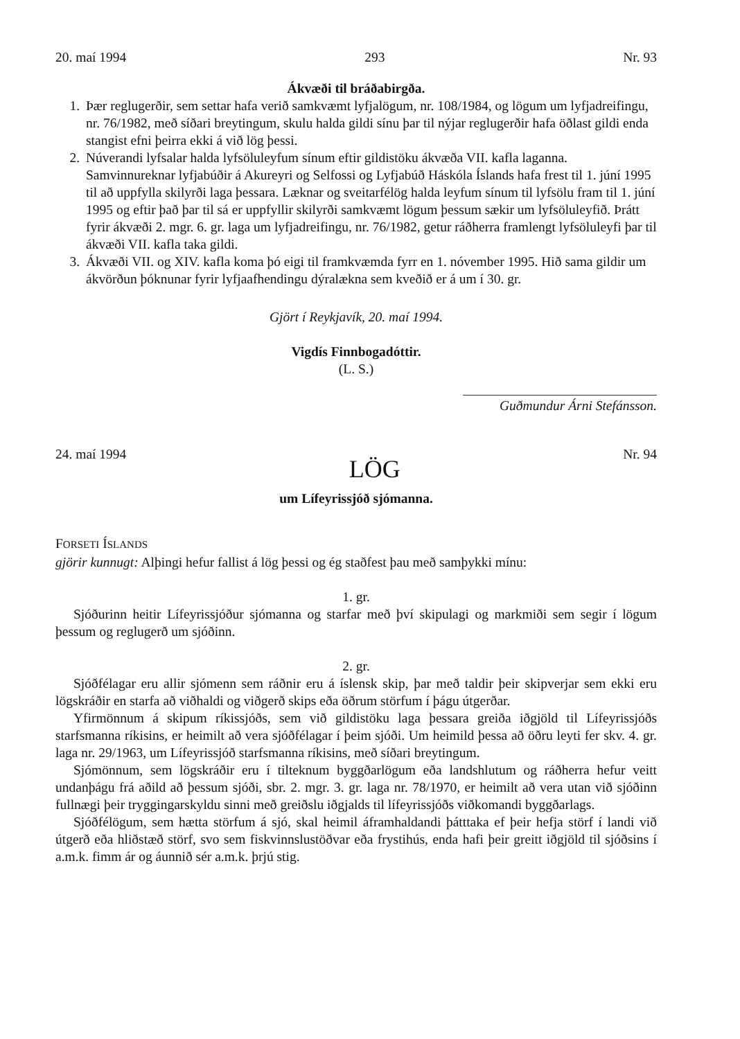20. maí 1994 293 Nr. 93
Ákvæði til bráðabirgða.
1. Þær reglugerðir, sem settar hafa verið samkvæmt lyfjalögum, nr. 108/1984, og lögum um lyfjadreifingu, nr. 76/1982, með síðari breytingum, skulu halda gildi sínu þar til nýjar reglugerðir hafa öðlast gildi enda stangist efni þeirra ekki á við lög þessi.
2. Núverandi lyfsalar halda lyfsöluleyfum sínum eftir gildistöku ákvæða VII. kafla laganna. Samvinnureknar lyfjabúðir á Akureyri og Selfossi og Lyfjabúð Háskóla Íslands hafa frest til 1. júní 1995 til að uppfylla skilyrði laga þessara. Læknar og sveitarfélög halda leyfum sínum til lyfsölu fram til 1. júní 1995 og eftir það þar til sá er uppfyllir skilyrði samkvæmt lögum þessum sækir um lyfsöluleyfið. Þrátt fyrir ákvæði 2. mgr. 6. gr. laga um lyfjadreifingu, nr. 76/1982, getur ráðherra framlengt lyfsöluleyfi þar til ákvæði VII. kafla taka gildi.
3. Ákvæði VII. og XIV. kafla koma þó eigi til framkvæmda fyrr en 1. nóvember 1995. Hið sama gildir um ákvörðun þóknunar fyrir lyfjaafhendingu dýralækna sem kveðið er á um í 30. gr.
Gjört í Reykjavík, 20. maí 1994.
Vigdís Finnbogadóttir.
(L. S.)
Guðmundur Árni Stefánsson.
24. maí 1994 LÖG Nr. 94
um Lífeyrissjóð sjómanna.
FORSETI ÍSLANDS
gjörir kunnugt: Alþingi hefur fallist á lög þessi og ég staðfest þau með samþykki mínu:
1. gr.
Sjóðurinn heitir Lífeyrissjóður sjómanna og starfar með því skipulagi og markmiði sem segir í lögum þessum og reglugerð um sjóðinn.
2. gr.
Sjóðfélagar eru allir sjómenn sem ráðnir eru á íslensk skip, þar með taldir þeir skipverjar sem ekki eru lögskráðir en starfa að viðhaldi og viðgerð skips eða öðrum störfum í þágu útgerðar.
Yfirmönnum á skipum ríkissjóðs, sem við gildistöku laga þessara greiða iðgjöld til Lífeyrissjóðs starfsmanna ríkisins, er heimilt að vera sjóðfélagar í þeim sjóði. Um heimild þessa að öðru leyti fer skv. 4. gr. laga nr. 29/1963, um Lífeyrissjóð starfsmanna ríkisins, með síðari breytingum.
Sjómönnum, sem lögskráðir eru í tilteknum byggðarlögum eða landshlutum og ráðherra hefur veitt undanþágu frá aðild að þessum sjóði, sbr. 2. mgr. 3. gr. laga nr. 78/1970, er heimilt að vera utan við sjóðinn fullnægi þeir tryggingarskyldu sinni með greiðslu iðgjalds til lífeyrissjóðs viðkomandi byggðarlags.
Sjóðfélögum, sem hætta störfum á sjó, skal heimil áframhaldandi þátttaka ef þeir hefja störf í landi við útgerð eða hliðstæð störf, svo sem fiskvinnslustöðvar eða frystihús, enda hafi þeir greitt iðgjöld til sjóðsins í a.m.k. fimm ár og áunnið sér a.m.k. þrjú stig.